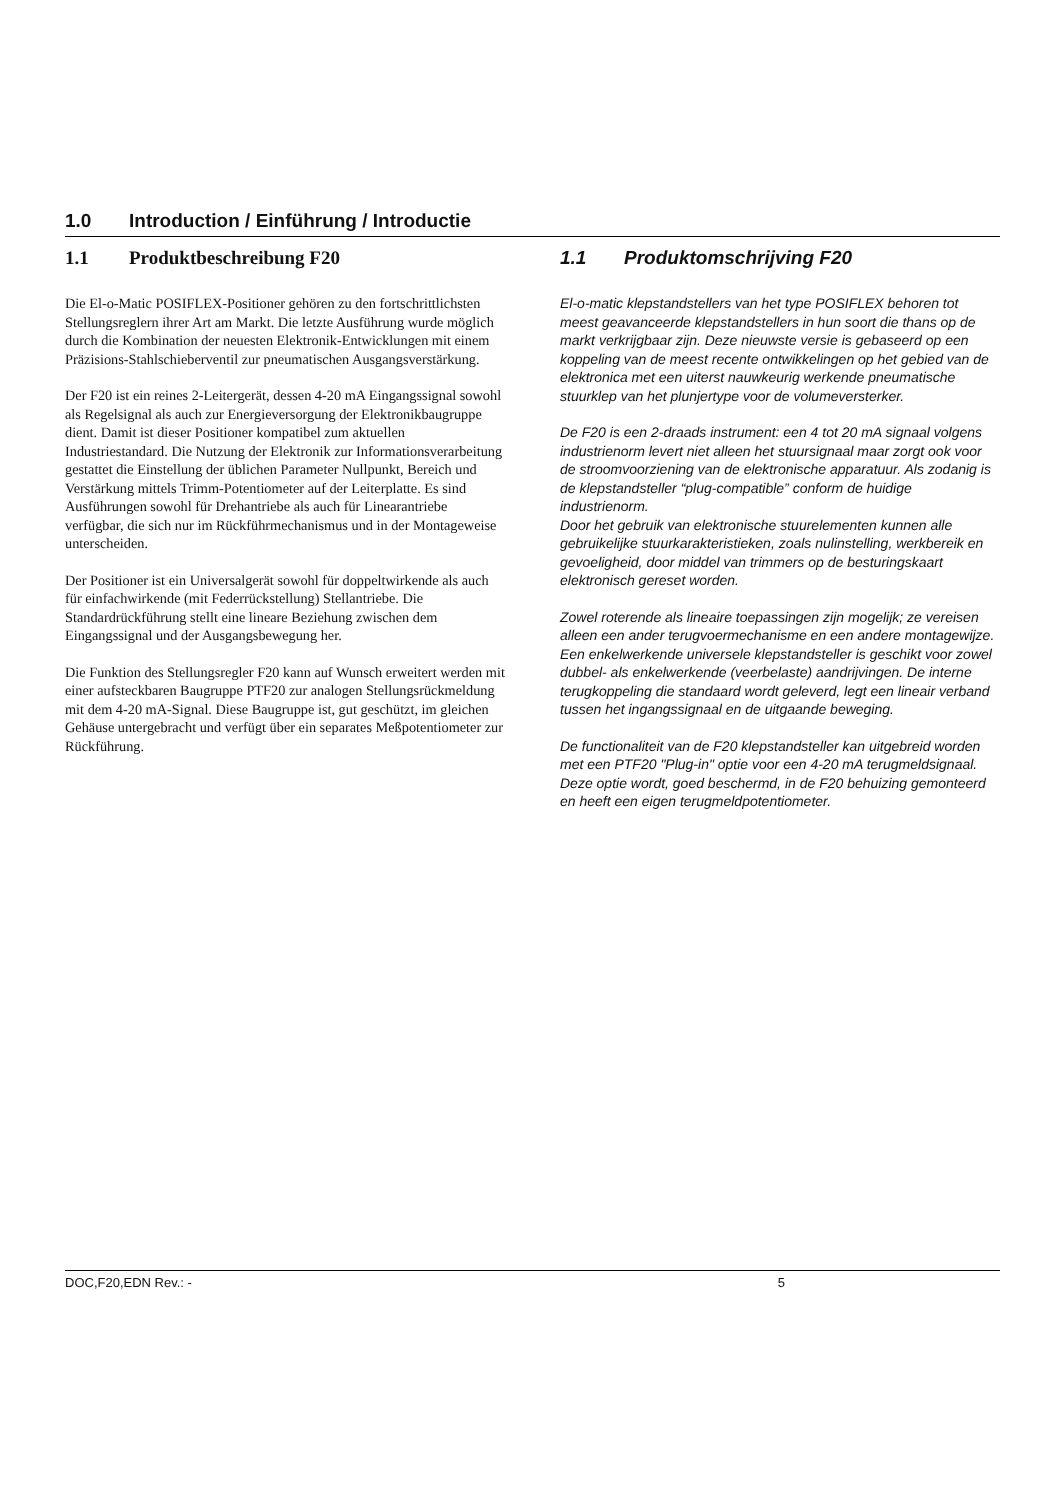1.0 Introduction / Einführung / Introductie
1.1 Produktbeschreibung F20
Die El-o-Matic POSIFLEX-Positioner gehören zu den fortschrittlichsten Stellungsreglern ihrer Art am Markt. Die letzte Ausführung wurde möglich durch die Kombination der neuesten Elektronik-Entwicklungen mit einem Präzisions-Stahlschieberventil zur pneumatischen Ausgangsverstärkung.
Der F20 ist ein reines 2-Leitergerät, dessen 4-20 mA Eingangssignal sowohl als Regelsignal als auch zur Energieversorgung der Elektronikbaugruppe dient. Damit ist dieser Positioner kompatibel zum aktuellen Industriestandard. Die Nutzung der Elektronik zur Informationsverarbeitung gestattet die Einstellung der üblichen Parameter Nullpunkt, Bereich und Verstärkung mittels Trimm-Potentiometer auf der Leiterplatte. Es sind Ausführungen sowohl für Drehantriebe als auch für Linearantriebe verfügbar, die sich nur im Rückführmechanismus und in der Montageweise unterscheiden.
Der Positioner ist ein Universalgerät sowohl für doppeltwirkende als auch für einfachwirkende (mit Federrückstellung) Stellantriebe. Die Standardrückführung stellt eine lineare Beziehung zwischen dem Eingangssignal und der Ausgangsbewegung her.
Die Funktion des Stellungsregler F20 kann auf Wunsch erweitert werden mit einer aufsteckbaren Baugruppe PTF20 zur analogen Stellungsrückmeldung mit dem 4-20 mA-Signal. Diese Baugruppe ist, gut geschützt, im gleichen Gehäuse untergebracht und verfügt über ein separates Meßpotentiometer zur Rückführung.
1.1 Produktomschrijving F20
El-o-matic klepstandstellers van het type POSIFLEX behoren tot meest geavanceerde klepstandstellers in hun soort die thans op de markt verkrijgbaar zijn. Deze nieuwste versie is gebaseerd op een koppeling van de meest recente ontwikkelingen op het gebied van de elektronica met een uiterst nauwkeurig werkende pneumatische stuurklep van het plunjertype voor de volumeversterker.
De F20 is een 2-draads instrument: een 4 tot 20 mA signaal volgens industrienorm levert niet alleen het stuursignaal maar zorgt ook voor de stroomvoorziening van de elektronische apparatuur. Als zodanig is de klepstandsteller “plug-compatible” conform de huidige industrienorm.
Door het gebruik van elektronische stuurelementen kunnen alle gebruikelijke stuurkarakteristieken, zoals nulinstelling, werkbereik en gevoeligheid, door middel van trimmers op de besturingskaart elektronisch gereset worden.
Zowel roterende als lineaire toepassingen zijn mogelijk; ze vereisen alleen een ander terugvoermechanisme en een andere montagewijze. Een enkelwerkende universele klepstandsteller is geschikt voor zowel dubbel- als enkelwerkende (veerbelaste) aandrijvingen. De interne terugkoppeling die standaard wordt geleverd, legt een lineair verband tussen het ingangssignaal en de uitgaande beweging.
De functionaliteit van de F20 klepstandsteller kan uitgebreid worden met een PTF20 "Plug-in" optie voor een 4-20 mA terugmeldsignaal. Deze optie wordt, goed beschermd, in de F20 behuizing gemonteerd en heeft een eigen terugmeldpotentiometer.
DOC,F20,EDN Rev.: - 5